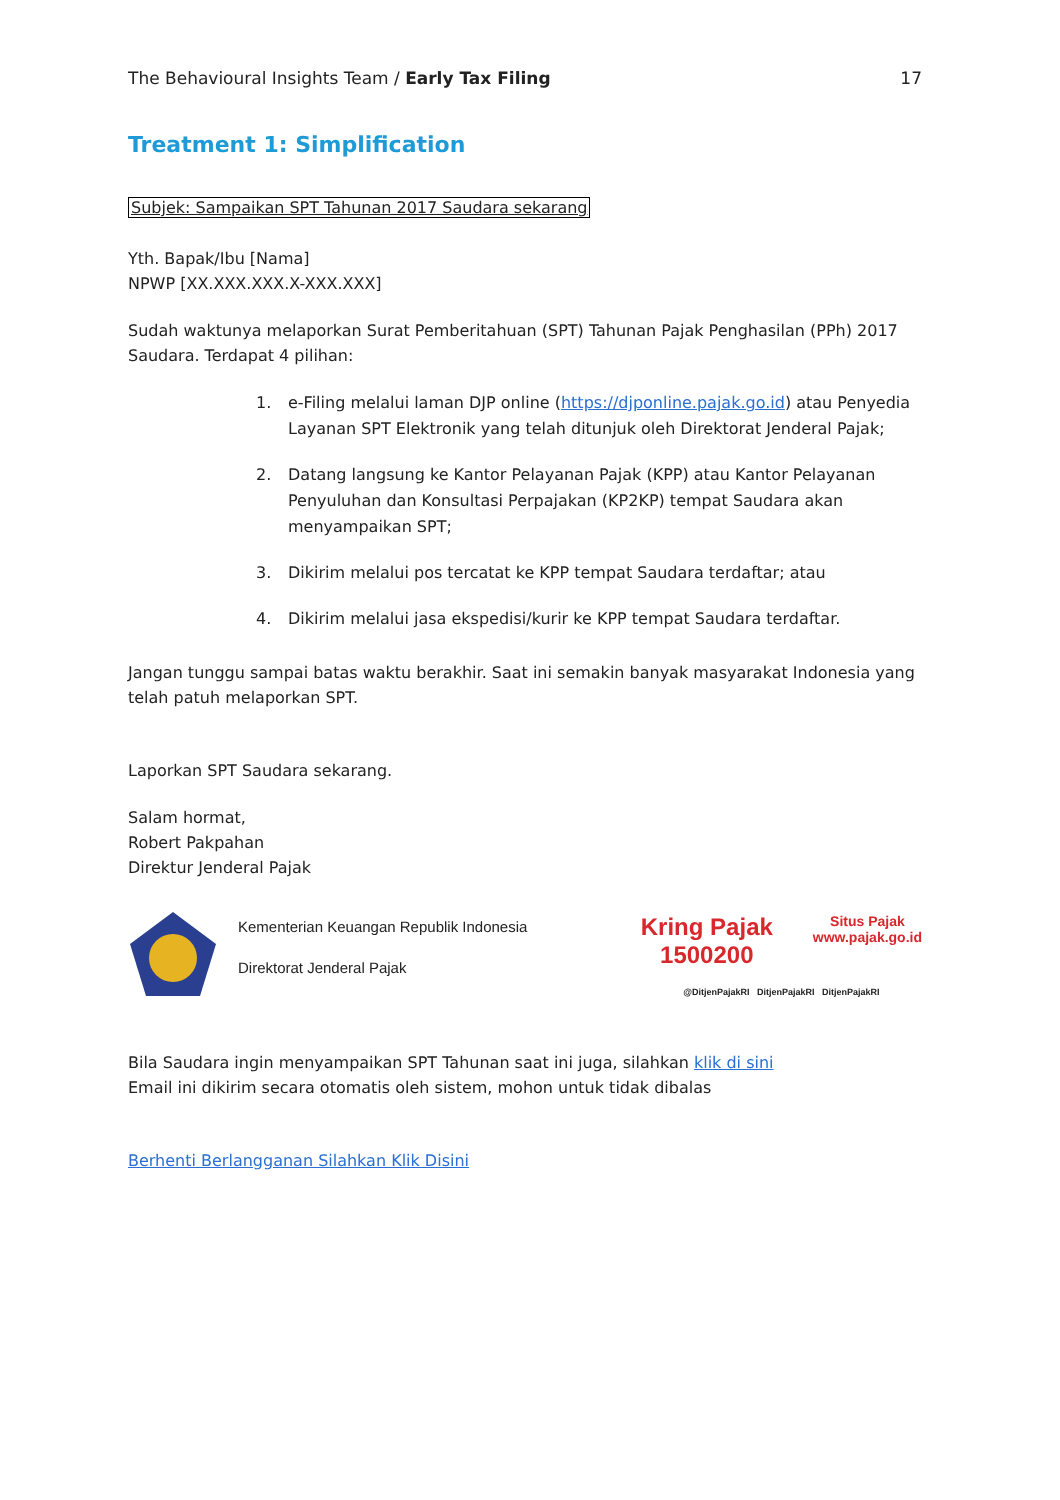The Behavioural Insights Team / Early Tax Filing 17
Treatment 1: Simplification
Subjek: Sampaikan SPT Tahunan 2017 Saudara sekarang
Yth. Bapak/Ibu [Nama]
NPWP [XX.XXX.XXX.X-XXX.XXX]
Sudah waktunya melaporkan Surat Pemberitahuan (SPT) Tahunan Pajak Penghasilan (PPh) 2017 Saudara. Terdapat 4 pilihan:
1. e-Filing melalui laman DJP online (https://djponline.pajak.go.id) atau Penyedia Layanan SPT Elektronik yang telah ditunjuk oleh Direktorat Jenderal Pajak;
2. Datang langsung ke Kantor Pelayanan Pajak (KPP) atau Kantor Pelayanan Penyuluhan dan Konsultasi Perpajakan (KP2KP) tempat Saudara akan menyampaikan SPT;
3. Dikirim melalui pos tercatat ke KPP tempat Saudara terdaftar; atau
4. Dikirim melalui jasa ekspedisi/kurir ke KPP tempat Saudara terdaftar.
Jangan tunggu sampai batas waktu berakhir. Saat ini semakin banyak masyarakat Indonesia yang telah patuh melaporkan SPT.
Laporkan SPT Saudara sekarang.
Salam hormat,
Robert Pakpahan
Direktur Jenderal Pajak
Kementerian Keuangan Republik Indonesia
Direktorat Jenderal Pajak
Kring Pajak
1500200 Situs Pajak
www.pajak.go.id
@DitjenPajakRI DitjenPajakRI DitjenPajakRI
Bila Saudara ingin menyampaikan SPT Tahunan saat ini juga, silahkan klik di sini
Email ini dikirim secara otomatis oleh sistem, mohon untuk tidak dibalas
Berhenti Berlangganan Silahkan Klik Disini